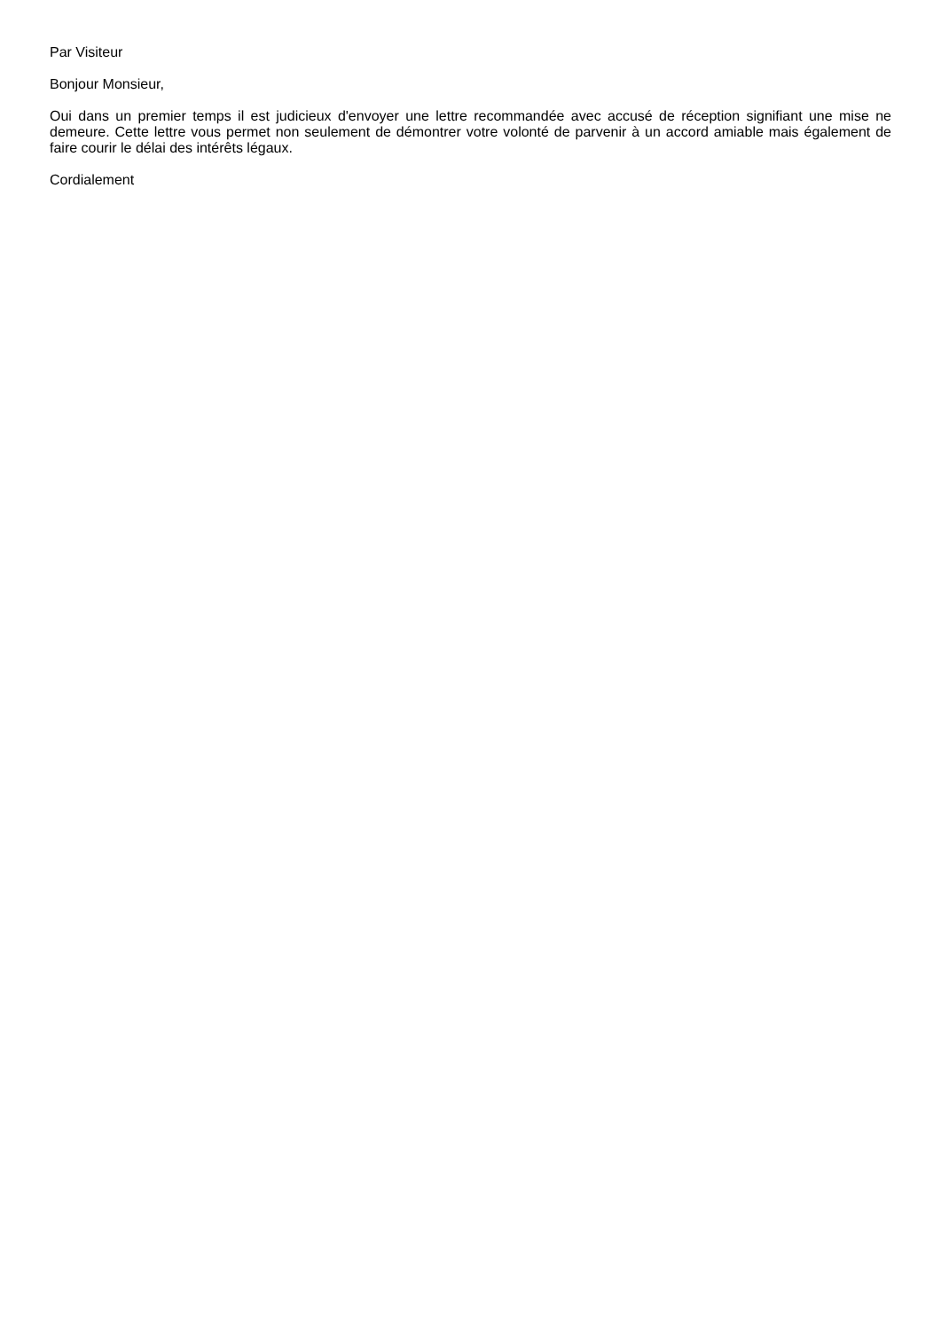Par Visiteur
Bonjour Monsieur,
Oui dans un premier temps il est judicieux d'envoyer une lettre recommandée avec accusé de réception signifiant une mise ne demeure. Cette lettre vous permet non seulement de démontrer votre volonté de parvenir à un accord amiable mais également de faire courir le délai des intérêts légaux.
Cordialement